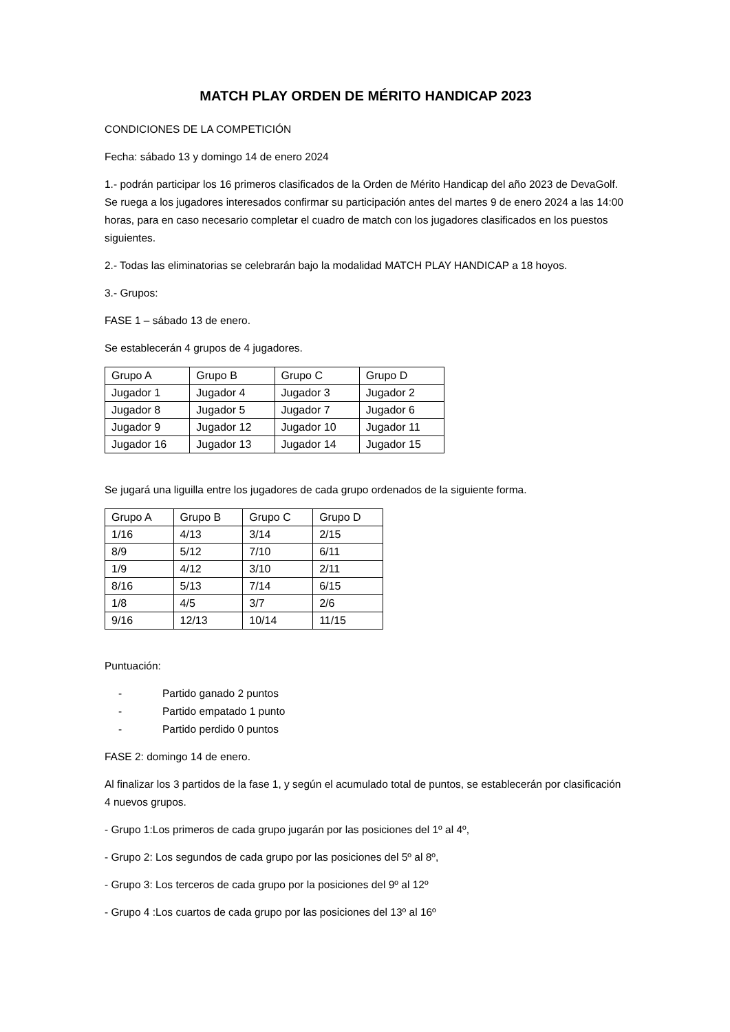MATCH PLAY ORDEN DE MÉRITO HANDICAP 2023
CONDICIONES DE LA COMPETICIÓN
Fecha: sábado 13 y domingo 14 de enero 2024
1.- podrán participar los 16 primeros clasificados de la Orden de Mérito Handicap del año 2023 de DevaGolf. Se ruega a los jugadores interesados confirmar su participación antes del martes 9 de enero 2024 a las 14:00 horas, para en caso necesario completar el cuadro de match con los jugadores clasificados en los puestos siguientes.
2.- Todas las eliminatorias se celebrarán bajo la modalidad MATCH PLAY HANDICAP a 18 hoyos.
3.- Grupos:
FASE 1 – sábado 13 de enero.
Se establecerán 4 grupos de 4 jugadores.
| Grupo A | Grupo B | Grupo C | Grupo D |
| Jugador 1 | Jugador 4 | Jugador 3 | Jugador 2 |
| Jugador 8 | Jugador 5 | Jugador 7 | Jugador 6 |
| Jugador 9 | Jugador 12 | Jugador 10 | Jugador 11 |
| Jugador 16 | Jugador 13 | Jugador 14 | Jugador 15 |
Se jugará una liguilla entre los jugadores de cada grupo ordenados de la siguiente forma.
| Grupo A | Grupo B | Grupo C | Grupo D |
| 1/16 | 4/13 | 3/14 | 2/15 |
| 8/9 | 5/12 | 7/10 | 6/11 |
| 1/9 | 4/12 | 3/10 | 2/11 |
| 8/16 | 5/13 | 7/14 | 6/15 |
| 1/8 | 4/5 | 3/7 | 2/6 |
| 9/16 | 12/13 | 10/14 | 11/15 |
Puntuación:
- Partido ganado 2 puntos
- Partido empatado 1 punto
- Partido perdido 0 puntos
FASE 2: domingo 14 de enero.
Al finalizar los 3 partidos de la fase 1, y según el acumulado total de puntos, se establecerán por clasificación 4 nuevos grupos.
- Grupo 1:Los primeros de cada grupo jugarán por las posiciones del 1º al 4º,
- Grupo 2: Los segundos de cada grupo por las posiciones del 5º al 8º,
- Grupo 3: Los terceros de cada grupo por la posiciones del 9º al 12º
- Grupo 4 :Los cuartos de cada grupo por las posiciones del 13º al 16º